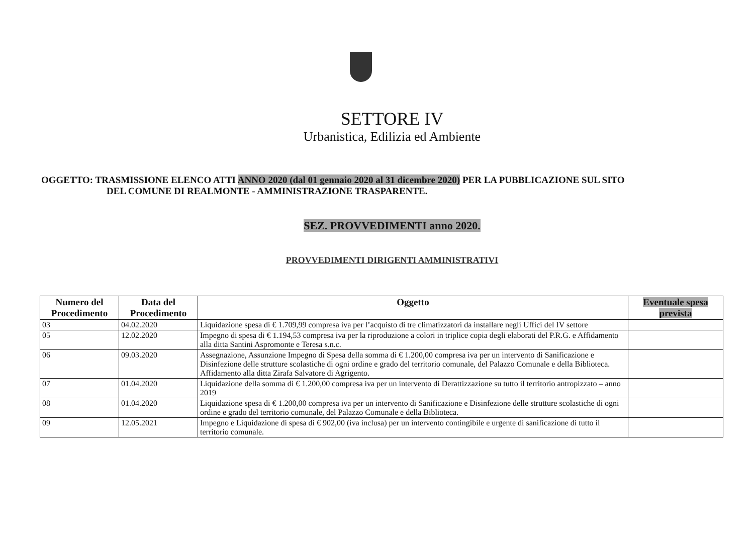SETTORE IV
Urbanistica, Edilizia ed Ambiente
OGGETTO: TRASMISSIONE ELENCO ATTI ANNO 2020 (dal 01 gennaio 2020 al 31 dicembre 2020) PER LA PUBBLICAZIONE SUL SITO
DEL COMUNE DI REALMONTE - AMMINISTRAZIONE TRASPARENTE.
SEZ. PROVVEDIMENTI anno 2020.
PROVVEDIMENTI DIRIGENTI AMMINISTRATIVI
| Numero del Procedimento | Data del Procedimento | Oggetto | Eventuale spesa prevista |
| --- | --- | --- | --- |
| 03 | 04.02.2020 | Liquidazione spesa di € 1.709,99 compresa iva per l’acquisto di tre climatizzatori da installare negli Uffici del IV settore | |
| 05 | 12.02.2020 | Impegno di spesa di € 1.194,53 compresa iva per la riproduzione a colori in triplice copia degli elaborati del P.R.G. e Affidamento alla ditta Santini Aspromonte e Teresa s.n.c. | |
| 06 | 09.03.2020 | Assegnazione, Assunzione Impegno di Spesa della somma di € 1.200,00 compresa iva per un intervento di Sanificazione e Disinfezione delle strutture scolastiche di ogni ordine e grado del territorio comunale, del Palazzo Comunale e della Biblioteca. Affidamento alla ditta Zirafa Salvatore di Agrigento. | |
| 07 | 01.04.2020 | Liquidazione della somma di € 1.200,00 compresa iva per un intervento di Derattizzazione su tutto il territorio antropizzato – anno 2019 | |
| 08 | 01.04.2020 | Liquidazione spesa di € 1.200,00 compresa iva per un intervento di Sanificazione e Disinfezione delle strutture scolastiche di ogni ordine e grado del territorio comunale, del Palazzo Comunale e della Biblioteca. | |
| 09 | 12.05.2021 | Impegno e Liquidazione di spesa di € 902,00 (iva inclusa) per un intervento contingibile e urgente di sanificazione di tutto il territorio comunale. | |